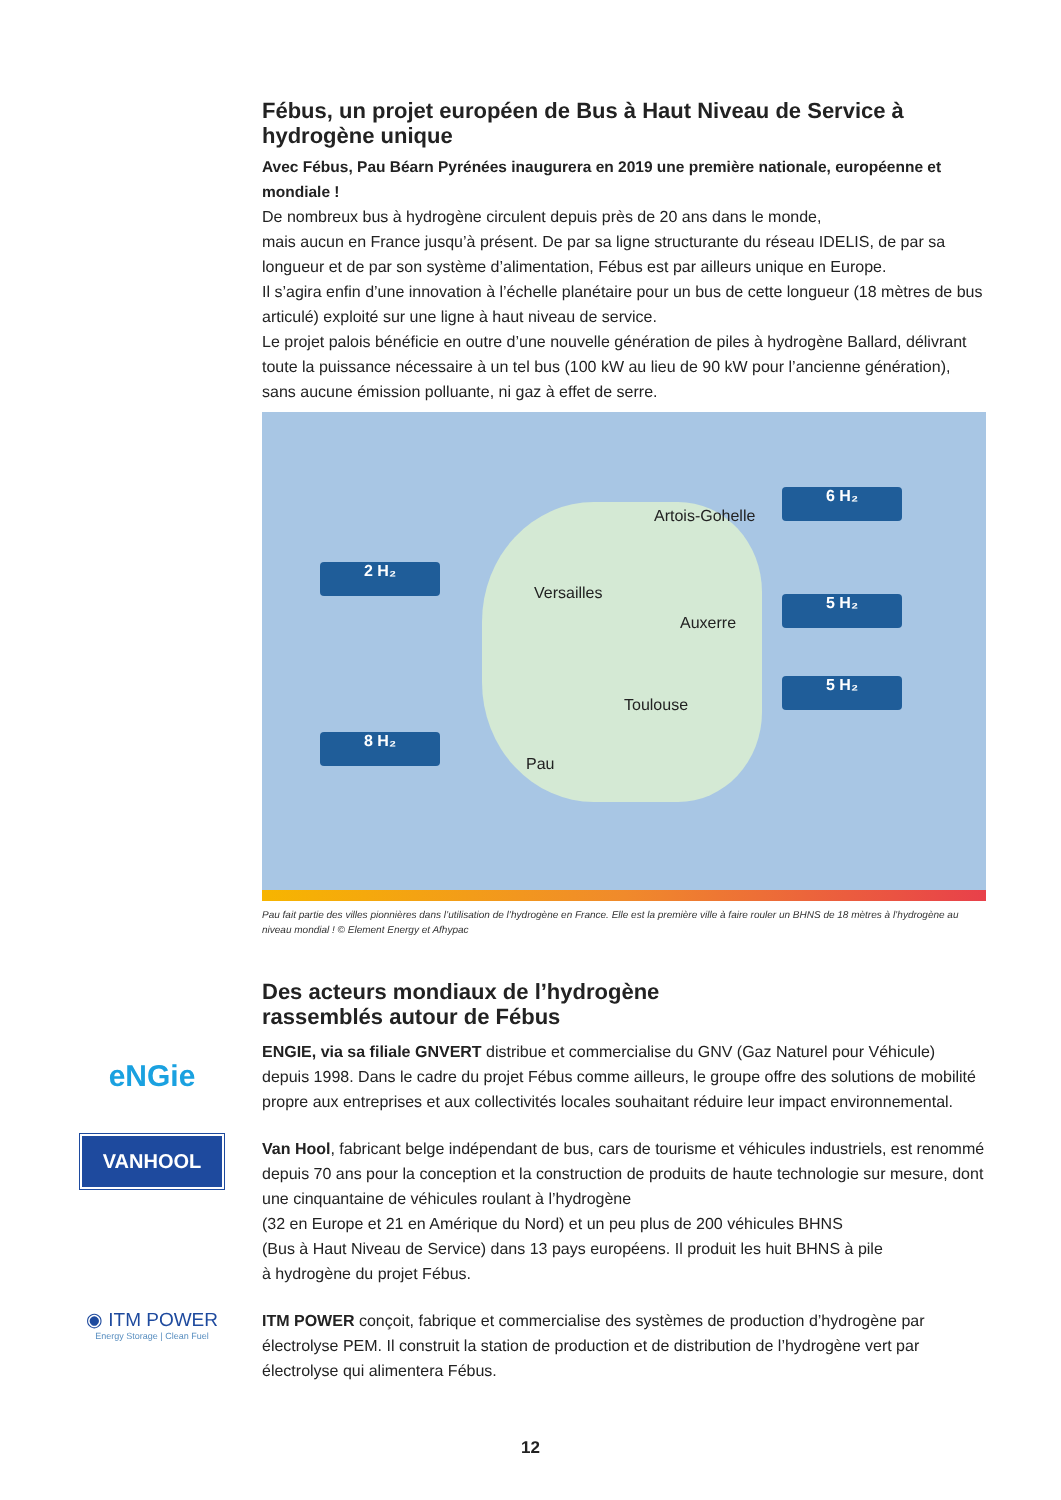Fébus, un projet européen de Bus à Haut Niveau de Service à hydrogène unique
Avec Fébus, Pau Béarn Pyrénées inaugurera en 2019 une première nationale, européenne et mondiale !
De nombreux bus à hydrogène circulent depuis près de 20 ans dans le monde,
mais aucun en France jusqu’à présent. De par sa ligne structurante du réseau IDELIS, de par sa longueur et de par son système d’alimentation, Fébus est par ailleurs unique en Europe.
Il s’agira enfin d’une innovation à l’échelle planétaire pour un bus de cette longueur (18 mètres de bus articulé) exploité sur une ligne à haut niveau de service.
Le projet palois bénéficie en outre d’une nouvelle génération de piles à hydrogène Ballard, délivrant toute la puissance nécessaire à un tel bus (100 kW au lieu de 90 kW pour l’ancienne génération), sans aucune émission polluante, ni gaz à effet de serre.
Artois-Gohelle
Versailles
Auxerre
Toulouse
Pau
6 H₂
2 H₂
5 H₂
5 H₂
8 H₂
Pau fait partie des villes pionnières dans l’utilisation de l’hydrogène en France. Elle est la première ville à faire rouler un BHNS de 18 mètres à l’hydrogène au niveau mondial ! © Element Energy et Afhypac
Des acteurs mondiaux de l’hydrogène
rassemblés autour de Fébus
eNGie
ENGIE, via sa filiale GNVERT distribue et commercialise du GNV (Gaz Naturel pour Véhicule) depuis 1998. Dans le cadre du projet Fébus comme ailleurs, le groupe offre des solutions de mobilité propre aux entreprises et aux collectivités locales souhaitant réduire leur impact environnemental.
VANHOOL
Van Hool, fabricant belge indépendant de bus, cars de tourisme et véhicules industriels, est renommé depuis 70 ans pour la conception et la construction de produits de haute technologie sur mesure, dont une cinquantaine de véhicules roulant à l’hydrogène
(32 en Europe et 21 en Amérique du Nord) et un peu plus de 200 véhicules BHNS
(Bus à Haut Niveau de Service) dans 13 pays européens. Il produit les huit BHNS à pile
à hydrogène du projet Fébus.
◉ ITM POWER
Energy Storage | Clean Fuel
ITM POWER conçoit, fabrique et commercialise des systèmes de production d’hydrogène par électrolyse PEM. Il construit la station de production et de distribution de l’hydrogène vert par électrolyse qui alimentera Fébus.
12